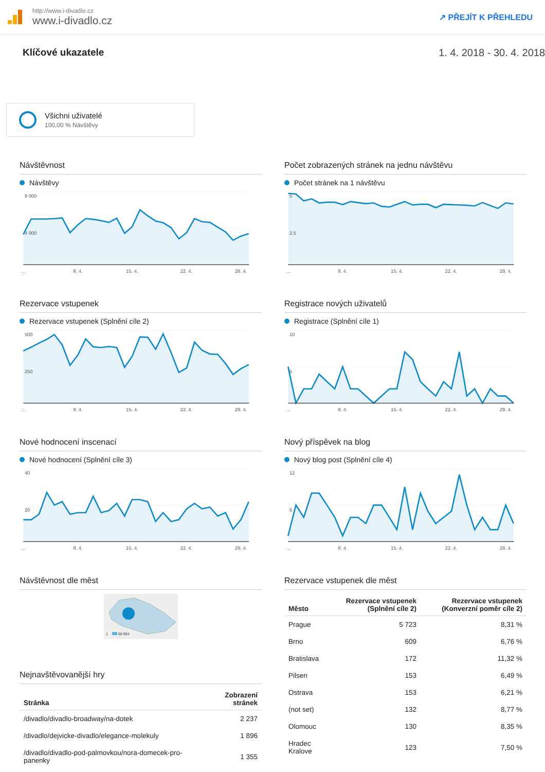http://www.i-divadlo.cz
www.i-divadlo.cz
↗ PŘEJÍT K PŘEHLEDU
Klíčové ukazatele 1. 4. 2018 - 30. 4. 2018
Všichni uživatelé
100,00 % Návštěvy
Návštěvnost
Návštěvy
8 000
4 000
…
8. 4.
15. 4.
22. 4.
29. 4.
Počet zobrazených stránek na jednu návštěvu
Počet stránek na 1 návštěvu
5
2,5
…
8. 4.
15. 4.
22. 4.
29. 4.
Rezervace vstupenek
Rezervace vstupenek (Splnění cíle 2)
500
250
…
8. 4.
15. 4.
22. 4.
29. 4.
Registrace nových uživatelů
Registrace (Splnění cíle 1)
10
5
…
8. 4.
15. 4.
22. 4.
29. 4.
Nové hodnocení inscenací
Nové hodnocení (Splnění cíle 3)
40
20
…
8. 4.
15. 4.
22. 4.
29. 4.
Nový příspěvek na blog
Nový blog post (Splnění cíle 4)
12
6
…
8. 4.
15. 4.
22. 4.
29. 4.
Návštěvnost dle měst
1
68 904
Nejnavštěvovanější hry
| Stránka | Zobrazení stránek |
| --- | --- |
| /divadlo/divadlo-broadway/na-dotek | 2 237 |
| /divadlo/dejvicke-divadlo/elegance-molekuly | 1 896 |
| /divadlo/divadlo-pod-palmovkou/nora-domecek-pro-panenky | 1 355 |
Rezervace vstupenek dle měst
| Město | Rezervace vstupenek (Splnění cíle 2) | Rezervace vstupenek (Konverzní poměr cíle 2) |
| --- | --- | --- |
| Prague | 5 723 | 8,31 % |
| Brno | 609 | 6,76 % |
| Bratislava | 172 | 11,32 % |
| Pilsen | 153 | 6,49 % |
| Ostrava | 153 | 6,21 % |
| (not set) | 132 | 8,77 % |
| Olomouc | 130 | 8,35 % |
| Hradec Kralove | 123 | 7,50 % |